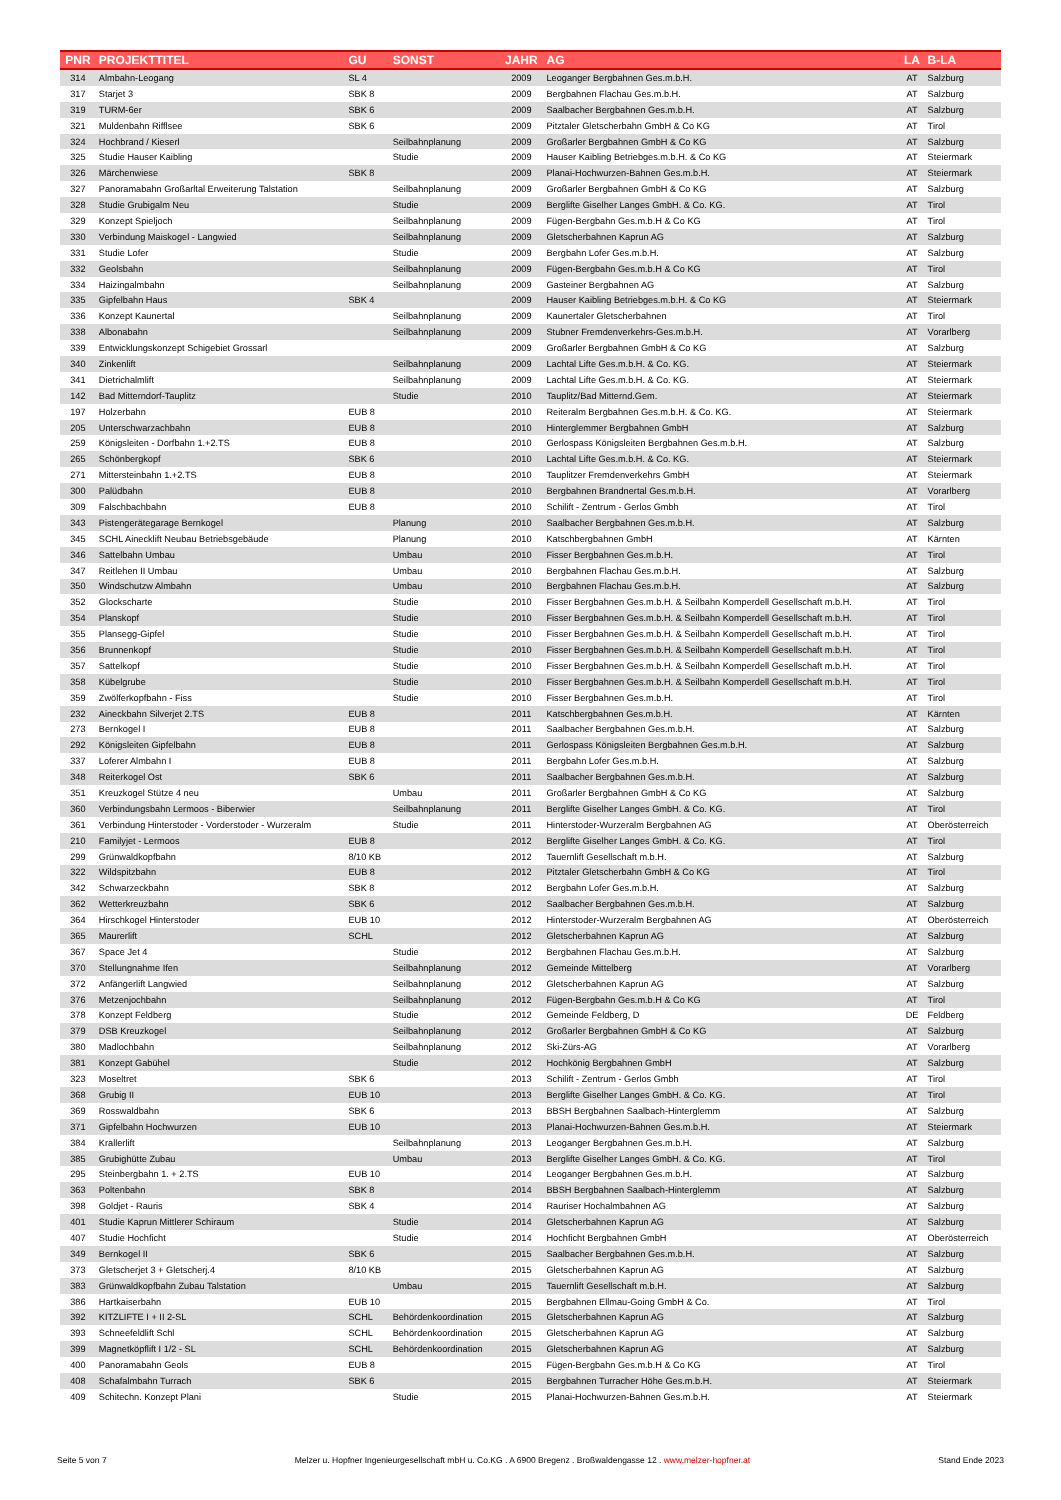| PNR | PROJEKTTITEL | GU | SONST | JAHR | AG | LA | B-LA |
| --- | --- | --- | --- | --- | --- | --- | --- |
| 314 | Almbahn-Leogang | SL 4 | | 2009 | Leoganger Bergbahnen Ges.m.b.H. | AT | Salzburg |
| 317 | Starjet 3 | SBK 8 | | 2009 | Bergbahnen Flachau Ges.m.b.H. | AT | Salzburg |
| 319 | TURM-6er | SBK 6 | | 2009 | Saalbacher Bergbahnen Ges.m.b.H. | AT | Salzburg |
| 321 | Muldenbahn Rifflsee | SBK 6 | | 2009 | Pitztaler Gletscherbahn GmbH & Co KG | AT | Tirol |
| 324 | Hochbrand / Kieserl | | Seilbahnplanung | 2009 | Großarler Bergbahnen GmbH & Co KG | AT | Salzburg |
| 325 | Studie Hauser Kaibling | | Studie | 2009 | Hauser Kaibling Betriebges.m.b.H. & Co KG | AT | Steiermark |
| 326 | Märchenwiese | SBK 8 | | 2009 | Planai-Hochwurzen-Bahnen Ges.m.b.H. | AT | Steiermark |
| 327 | Panoramabahn Großarltal Erweiterung Talstation | | Seilbahnplanung | 2009 | Großarler Bergbahnen GmbH & Co KG | AT | Salzburg |
| 328 | Studie Grubigalm Neu | | Studie | 2009 | Berglifte Giselher Langes GmbH. & Co. KG. | AT | Tirol |
| 329 | Konzept Spieljoch | | Seilbahnplanung | 2009 | Fügen-Bergbahn Ges.m.b.H & Co KG | AT | Tirol |
| 330 | Verbindung Maiskogel - Langwied | | Seilbahnplanung | 2009 | Gletscherbahnen Kaprun AG | AT | Salzburg |
| 331 | Studie Lofer | | Studie | 2009 | Bergbahn Lofer Ges.m.b.H. | AT | Salzburg |
| 332 | Geolsbahn | | Seilbahnplanung | 2009 | Fügen-Bergbahn Ges.m.b.H & Co KG | AT | Tirol |
| 334 | Haizingalmbahn | | Seilbahnplanung | 2009 | Gasteiner Bergbahnen AG | AT | Salzburg |
| 335 | Gipfelbahn Haus | SBK 4 | | 2009 | Hauser Kaibling Betriebges.m.b.H. & Co KG | AT | Steiermark |
| 336 | Konzept Kaunertal | | Seilbahnplanung | 2009 | Kaunertaler Gletscherbahnen | AT | Tirol |
| 338 | Albonabahn | | Seilbahnplanung | 2009 | Stubner Fremdenverkehrs-Ges.m.b.H. | AT | Vorarlberg |
| 339 | Entwicklungskonzept Schigebiet Grossarl | | | 2009 | Großarler Bergbahnen GmbH & Co KG | AT | Salzburg |
| 340 | Zinkenlift | | Seilbahnplanung | 2009 | Lachtal Lifte Ges.m.b.H. & Co. KG. | AT | Steiermark |
| 341 | Dietrichalmlift | | Seilbahnplanung | 2009 | Lachtal Lifte Ges.m.b.H. & Co. KG. | AT | Steiermark |
| 142 | Bad Mitterndorf-Tauplitz | | Studie | 2010 | Tauplitz/Bad Mitternd.Gem. | AT | Steiermark |
| 197 | Holzerbahn | EUB 8 | | 2010 | Reiteralm Bergbahnen Ges.m.b.H. & Co. KG. | AT | Steiermark |
| 205 | Unterschwarzachbahn | EUB 8 | | 2010 | Hinterglemmer Bergbahnen GmbH | AT | Salzburg |
| 259 | Königsleiten - Dorfbahn 1.+2.TS | EUB 8 | | 2010 | Gerlospass Königsleiten Bergbahnen Ges.m.b.H. | AT | Salzburg |
| 265 | Schönbergkopf | SBK 6 | | 2010 | Lachtal Lifte Ges.m.b.H. & Co. KG. | AT | Steiermark |
| 271 | Mittersteinbahn 1.+2.TS | EUB 8 | | 2010 | Tauplitzer Fremdenverkehrs GmbH | AT | Steiermark |
| 300 | Palüdbahn | EUB 8 | | 2010 | Bergbahnen Brandnertal Ges.m.b.H. | AT | Vorarlberg |
| 309 | Falschbachbahn | EUB 8 | | 2010 | Schilift - Zentrum - Gerlos Gmbh | AT | Tirol |
| 343 | Pistengerätegarage Bernkogel | | Planung | 2010 | Saalbacher Bergbahnen Ges.m.b.H. | AT | Salzburg |
| 345 | SCHL Ainecklift Neubau Betriebsgebäude | | Planung | 2010 | Katschbergbahnen GmbH | AT | Kärnten |
| 346 | Sattelbahn Umbau | | Umbau | 2010 | Fisser Bergbahnen Ges.m.b.H. | AT | Tirol |
| 347 | Reitlehen II Umbau | | Umbau | 2010 | Bergbahnen Flachau Ges.m.b.H. | AT | Salzburg |
| 350 | Windschutzw Almbahn | | Umbau | 2010 | Bergbahnen Flachau Ges.m.b.H. | AT | Salzburg |
| 352 | Glockscharte | | Studie | 2010 | Fisser Bergbahnen Ges.m.b.H. & Seilbahn Komperdell Gesellschaft m.b.H. | AT | Tirol |
| 354 | Planskopf | | Studie | 2010 | Fisser Bergbahnen Ges.m.b.H. & Seilbahn Komperdell Gesellschaft m.b.H. | AT | Tirol |
| 355 | Plansegg-Gipfel | | Studie | 2010 | Fisser Bergbahnen Ges.m.b.H. & Seilbahn Komperdell Gesellschaft m.b.H. | AT | Tirol |
| 356 | Brunnenkopf | | Studie | 2010 | Fisser Bergbahnen Ges.m.b.H. & Seilbahn Komperdell Gesellschaft m.b.H. | AT | Tirol |
| 357 | Sattelkopf | | Studie | 2010 | Fisser Bergbahnen Ges.m.b.H. & Seilbahn Komperdell Gesellschaft m.b.H. | AT | Tirol |
| 358 | Kübelgrube | | Studie | 2010 | Fisser Bergbahnen Ges.m.b.H. & Seilbahn Komperdell Gesellschaft m.b.H. | AT | Tirol |
| 359 | Zwölferkopfbahn - Fiss | | Studie | 2010 | Fisser Bergbahnen Ges.m.b.H. | AT | Tirol |
| 232 | Aineckbahn Silverjet 2.TS | EUB 8 | | 2011 | Katschbergbahnen Ges.m.b.H. | AT | Kärnten |
| 273 | Bernkogel I | EUB 8 | | 2011 | Saalbacher Bergbahnen Ges.m.b.H. | AT | Salzburg |
| 292 | Königsleiten Gipfelbahn | EUB 8 | | 2011 | Gerlospass Königsleiten Bergbahnen Ges.m.b.H. | AT | Salzburg |
| 337 | Loferer Almbahn I | EUB 8 | | 2011 | Bergbahn Lofer Ges.m.b.H. | AT | Salzburg |
| 348 | Reiterkogel Ost | SBK 6 | | 2011 | Saalbacher Bergbahnen Ges.m.b.H. | AT | Salzburg |
| 351 | Kreuzkogel Stütze 4 neu | | Umbau | 2011 | Großarler Bergbahnen GmbH & Co KG | AT | Salzburg |
| 360 | Verbindungsbahn Lermoos - Biberwier | | Seilbahnplanung | 2011 | Berglifte Giselher Langes GmbH. & Co. KG. | AT | Tirol |
| 361 | Verbindung Hinterstoder - Vorderstoder - Wurzeralm | | Studie | 2011 | Hinterstoder-Wurzeralm Bergbahnen AG | AT | Oberösterreich |
| 210 | Familyjet - Lermoos | EUB 8 | | 2012 | Berglifte Giselher Langes GmbH. & Co. KG. | AT | Tirol |
| 299 | Grünwaldkopfbahn | 8/10 KB | | 2012 | Tauernlift Gesellschaft m.b.H. | AT | Salzburg |
| 322 | Wildspitzbahn | EUB 8 | | 2012 | Pitztaler Gletscherbahn GmbH & Co KG | AT | Tirol |
| 342 | Schwarzeckbahn | SBK 8 | | 2012 | Bergbahn Lofer Ges.m.b.H. | AT | Salzburg |
| 362 | Wetterkreuzbahn | SBK 6 | | 2012 | Saalbacher Bergbahnen Ges.m.b.H. | AT | Salzburg |
| 364 | Hirschkogel Hinterstoder | EUB 10 | | 2012 | Hinterstoder-Wurzeralm Bergbahnen AG | AT | Oberösterreich |
| 365 | Maurerlift | SCHL | | 2012 | Gletscherbahnen Kaprun AG | AT | Salzburg |
| 367 | Space Jet 4 | | Studie | 2012 | Bergbahnen Flachau Ges.m.b.H. | AT | Salzburg |
| 370 | Stellungnahme Ifen | | Seilbahnplanung | 2012 | Gemeinde Mittelberg | AT | Vorarlberg |
| 372 | Anfängerlift Langwied | | Seilbahnplanung | 2012 | Gletscherbahnen Kaprun AG | AT | Salzburg |
| 376 | Metzenjochbahn | | Seilbahnplanung | 2012 | Fügen-Bergbahn Ges.m.b.H & Co KG | AT | Tirol |
| 378 | Konzept Feldberg | | Studie | 2012 | Gemeinde Feldberg, D | DE | Feldberg |
| 379 | DSB Kreuzkogel | | Seilbahnplanung | 2012 | Großarler Bergbahnen GmbH & Co KG | AT | Salzburg |
| 380 | Madlochbahn | | Seilbahnplanung | 2012 | Ski-Zürs-AG | AT | Vorarlberg |
| 381 | Konzept Gabühel | | Studie | 2012 | Hochkönig Bergbahnen GmbH | AT | Salzburg |
| 323 | Moseltret | SBK 6 | | 2013 | Schilift - Zentrum - Gerlos Gmbh | AT | Tirol |
| 368 | Grubig II | EUB 10 | | 2013 | Berglifte Giselher Langes GmbH. & Co. KG. | AT | Tirol |
| 369 | Rosswaldbahn | SBK 6 | | 2013 | BBSH Bergbahnen Saalbach-Hinterglemm | AT | Salzburg |
| 371 | Gipfelbahn Hochwurzen | EUB 10 | | 2013 | Planai-Hochwurzen-Bahnen Ges.m.b.H. | AT | Steiermark |
| 384 | Krallerlift | | Seilbahnplanung | 2013 | Leoganger Bergbahnen Ges.m.b.H. | AT | Salzburg |
| 385 | Grubighütte Zubau | | Umbau | 2013 | Berglifte Giselher Langes GmbH. & Co. KG. | AT | Tirol |
| 295 | Steinbergbahn 1. + 2.TS | EUB 10 | | 2014 | Leoganger Bergbahnen Ges.m.b.H. | AT | Salzburg |
| 363 | Poltenbahn | SBK 8 | | 2014 | BBSH Bergbahnen Saalbach-Hinterglemm | AT | Salzburg |
| 398 | Goldjet - Rauris | SBK 4 | | 2014 | Rauriser Hochalmbahnen AG | AT | Salzburg |
| 401 | Studie Kaprun Mittlerer Schiraum | | Studie | 2014 | Gletscherbahnen Kaprun AG | AT | Salzburg |
| 407 | Studie Hochficht | | Studie | 2014 | Hochficht Bergbahnen GmbH | AT | Oberösterreich |
| 349 | Bernkogel II | SBK 6 | | 2015 | Saalbacher Bergbahnen Ges.m.b.H. | AT | Salzburg |
| 373 | Gletscherjet 3 + Gletscherj.4 | 8/10 KB | | 2015 | Gletscherbahnen Kaprun AG | AT | Salzburg |
| 383 | Grünwaldkopfbahn Zubau Talstation | | Umbau | 2015 | Tauernlift Gesellschaft m.b.H. | AT | Salzburg |
| 386 | Hartkaiserbahn | EUB 10 | | 2015 | Bergbahnen Ellmau-Going GmbH & Co. | AT | Tirol |
| 392 | KITZLIFTE I + II 2-SL | SCHL | Behördenkoordination | 2015 | Gletscherbahnen Kaprun AG | AT | Salzburg |
| 393 | Schneefeldlift Schl | SCHL | Behördenkoordination | 2015 | Gletscherbahnen Kaprun AG | AT | Salzburg |
| 399 | Magnetköpflift I 1/2 - SL | SCHL | Behördenkoordination | 2015 | Gletscherbahnen Kaprun AG | AT | Salzburg |
| 400 | Panoramabahn Geols | EUB 8 | | 2015 | Fügen-Bergbahn Ges.m.b.H & Co KG | AT | Tirol |
| 408 | Schafalmbahn Turrach | SBK 6 | | 2015 | Bergbahnen Turracher Höhe Ges.m.b.H. | AT | Steiermark |
| 409 | Schitechn. Konzept Plani | | Studie | 2015 | Planai-Hochwurzen-Bahnen Ges.m.b.H. | AT | Steiermark |
Seite 5 von 7 Melzer u. Hopfner Ingenieurgesellschaft mbH u. Co.KG . A 6900 Bregenz . Broßwaldengasse 12 . www.melzer-hopfner.at Stand Ende 2023